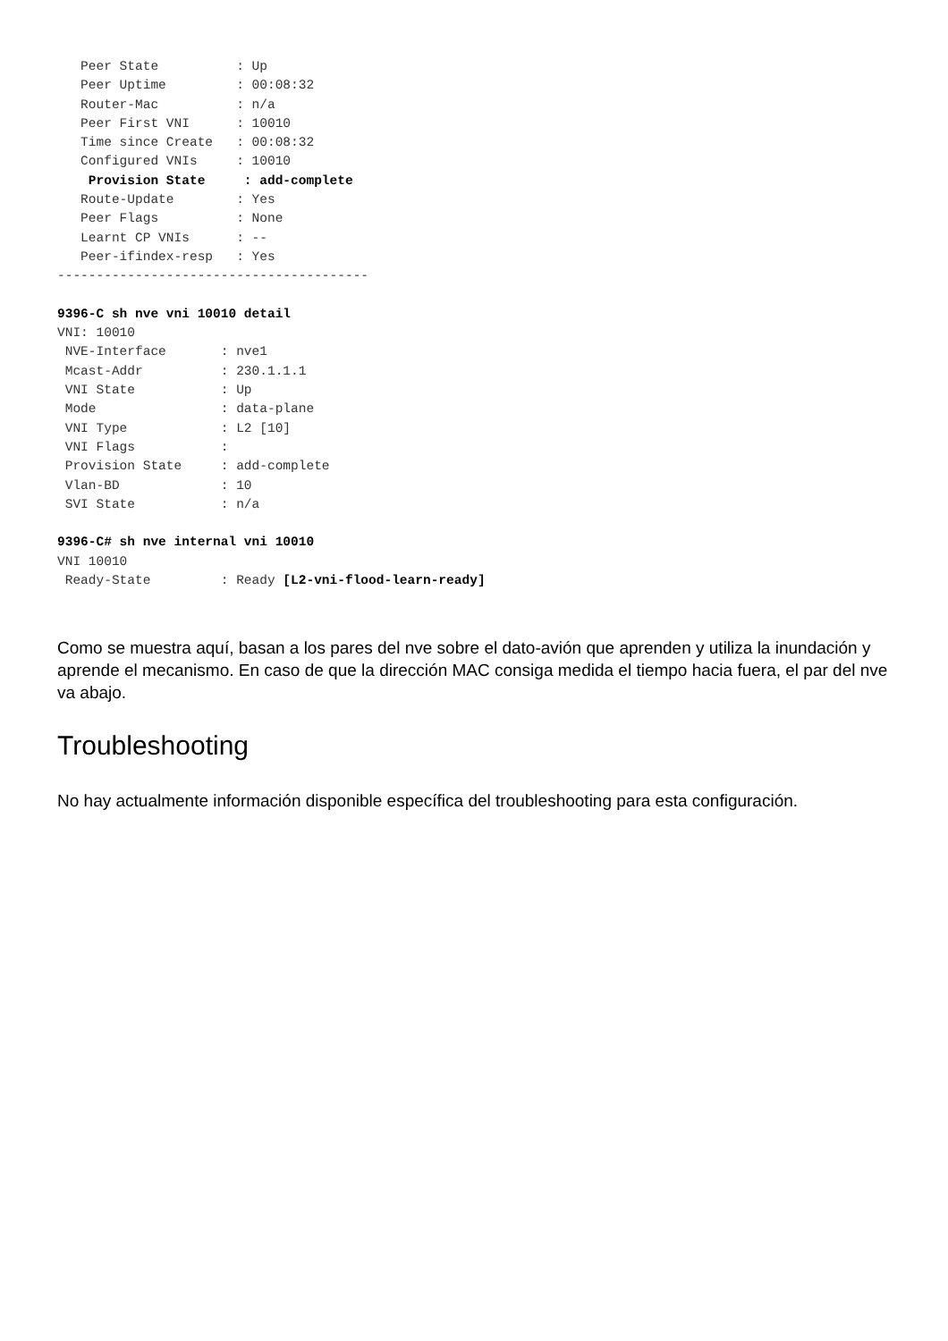Peer State          : Up
   Peer Uptime         : 00:08:32
   Router-Mac          : n/a
   Peer First VNI      : 10010
   Time since Create   : 00:08:32
   Configured VNIs     : 10010
    Provision State     : add-complete
   Route-Update        : Yes
   Peer Flags          : None
   Learnt CP VNIs      : --
   Peer-ifindex-resp   : Yes
----------------------------------------

9396-C sh nve vni 10010 detail
VNI: 10010
 NVE-Interface       : nve1
 Mcast-Addr          : 230.1.1.1
 VNI State           : Up
 Mode                : data-plane
 VNI Type            : L2 [10]
 VNI Flags           :
 Provision State     : add-complete
 Vlan-BD             : 10
 SVI State           : n/a

9396-C# sh nve internal vni 10010
VNI 10010
 Ready-State         : Ready [L2-vni-flood-learn-ready]
Como se muestra aquí, basan a los pares del nve sobre el dato-avión que aprenden y utiliza la inundación y aprende el mecanismo. En caso de que la dirección MAC consiga medida el tiempo hacia fuera, el par del nve va abajo.
Troubleshooting
No hay actualmente información disponible específica del troubleshooting para esta configuración.